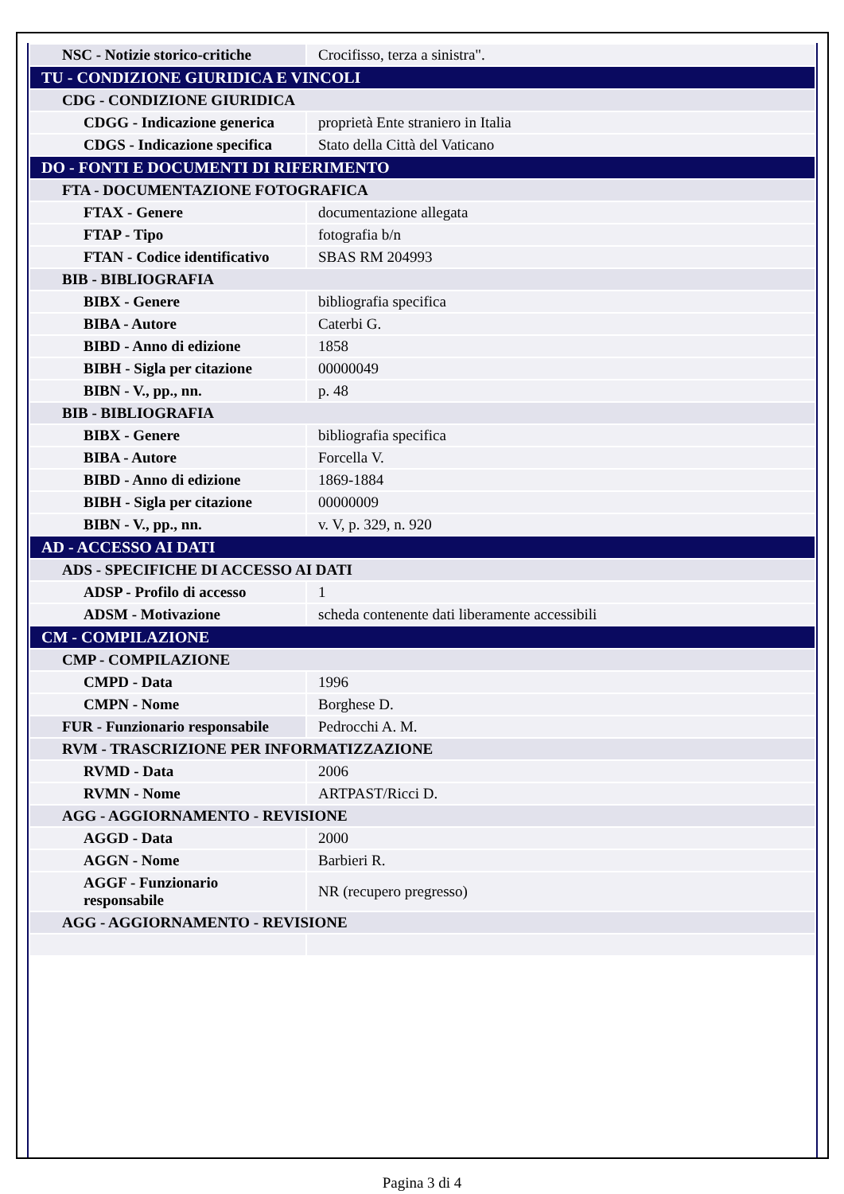| NSC - Notizie storico-critiche | Crocifisso, terza a sinistra". |
| TU - CONDIZIONE GIURIDICA E VINCOLI | |
| CDG - CONDIZIONE GIURIDICA | |
| CDGG - Indicazione generica | proprietà Ente straniero in Italia |
| CDGS - Indicazione specifica | Stato della Città del Vaticano |
| DO - FONTI E DOCUMENTI DI RIFERIMENTO | |
| FTA - DOCUMENTAZIONE FOTOGRAFICA | |
| FTAX - Genere | documentazione allegata |
| FTAP - Tipo | fotografia b/n |
| FTAN - Codice identificativo | SBAS RM 204993 |
| BIB - BIBLIOGRAFIA | |
| BIBX - Genere | bibliografia specifica |
| BIBA - Autore | Caterbi G. |
| BIBD - Anno di edizione | 1858 |
| BIBH - Sigla per citazione | 00000049 |
| BIBN - V., pp., nn. | p. 48 |
| BIB - BIBLIOGRAFIA | |
| BIBX - Genere | bibliografia specifica |
| BIBA - Autore | Forcella V. |
| BIBD - Anno di edizione | 1869-1884 |
| BIBH - Sigla per citazione | 00000009 |
| BIBN - V., pp., nn. | v. V, p. 329, n. 920 |
| AD - ACCESSO AI DATI | |
| ADS - SPECIFICHE DI ACCESSO AI DATI | |
| ADSP - Profilo di accesso | 1 |
| ADSM - Motivazione | scheda contenente dati liberamente accessibili |
| CM - COMPILAZIONE | |
| CMP - COMPILAZIONE | |
| CMPD - Data | 1996 |
| CMPN - Nome | Borghese D. |
| FUR - Funzionario responsabile | Pedrocchi A. M. |
| RVM - TRASCRIZIONE PER INFORMATIZZAZIONE | |
| RVMD - Data | 2006 |
| RVMN - Nome | ARTPAST/Ricci D. |
| AGG - AGGIORNAMENTO - REVISIONE | |
| AGGD - Data | 2000 |
| AGGN - Nome | Barbieri R. |
| AGGF - Funzionario responsabile | NR (recupero pregresso) |
| AGG - AGGIORNAMENTO - REVISIONE | |
Pagina 3 di 4